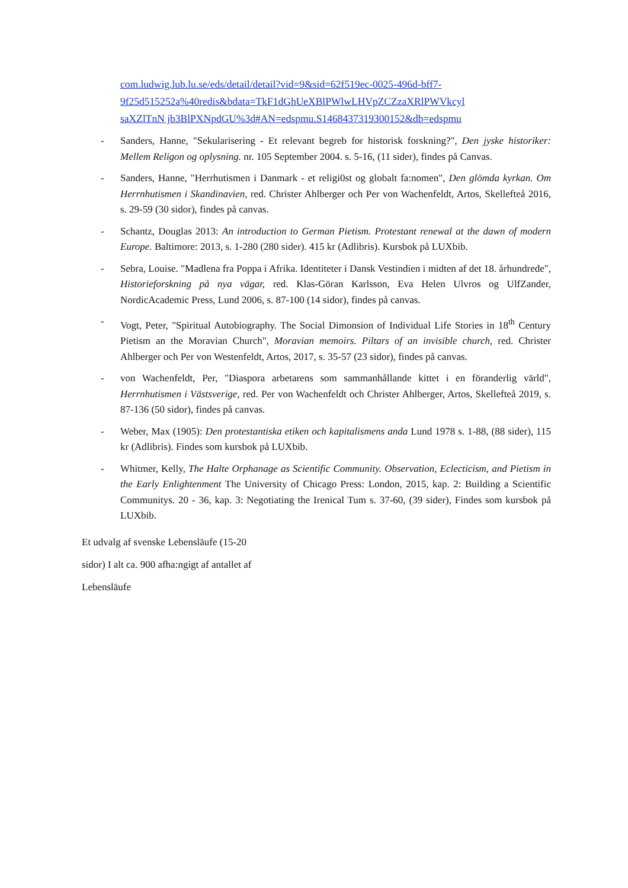com.ludwig.lub.lu.se/eds/detail/detail?vid=9&sid=62f519ec-0025-496d-bff7-
9f25d515252a%40redis&bdata=TkF1dGhUeXBlPWlwLHVpZCZzaXRlPWVkcyl
saXZlTnN jb3BlPXNpdGU%3d#AN=edspmu.S1468437319300152&db=edspmu
- Sanders, Hanne, "Sekularisering - Et relevant begreb for historisk forskning?", Den jyske historiker: Mellem Religon og oplysning. nr. 105 September 2004. s. 5-16, (11 sider), findes på Canvas.
- Sanders, Hanne, "Herrhutismen i Danmark - et religi0st og globalt fa:nomen", Den glömda kyrkan. Om Herrnhutismen i Skandinavien, red. Christer Ahlberger och Per von Wachenfeldt, Artos, Skellefteå 2016, s. 29-59 (30 sidor), findes på canvas.
- Schantz, Douglas 2013: An introduction to German Pietism. Protestant renewal at the dawn of modern Europe. Baltimore: 2013, s. 1-280 (280 sider). 415 kr (Adlibris). Kursbok på LUXbib.
- Sebra, Louise. "Madlena fra Poppa i Afrika. Identiteter i Dansk Vestindien i midten af det 18. århundrede", Historieforskning på nya vägar, red. Klas-Göran Karlsson, Eva Helen Ulvros og UlfZander, NordicAcademic Press, Lund 2006, s. 87-100 (14 sidor), findes på canvas.
- Vogt, Peter, "Spiritual Autobiography. The Social Dimonsion of Individual Life Stories in 18<sup>th</sup> Century Pietism an the Moravian Church", Moravian memoirs. Piltars of an invisible church, red. Christer Ahlberger och Per von Westenfeldt, Artos, 2017, s. 35-57 (23 sidor), findes på canvas.
- von Wachenfeldt, Per, "Diaspora arbetarens som sammanhållande kittet i en föranderlig värld", Herrnhutismen i Västsverige, red. Per von Wachenfeldt och Christer Ahlberger, Artos, Skellefteå 2019, s. 87-136 (50 sidor), findes på canvas.
- Weber, Max (1905): Den protestantiska etiken och kapitalismens anda Lund 1978 s. 1-88, (88 sider), 115 kr (Adlibris). Findes som kursbok på LUXbib.
- Whitmer, Kelly, The Halte Orphanage as Scientific Community. Observation, Eclecticism, and Pietism in the Early Enlightenment The University of Chicago Press: London, 2015, kap. 2: Building a Scientific Communitys. 20 - 36, kap. 3: Negotiating the Irenical Tum s. 37-60, (39 sider), Findes som kursbok på LUXbib.
Et udvalg af svenske Lebensläufe (15-20
sidor) I alt ca. 900 afha:ngigt af antallet af
Lebensläufe